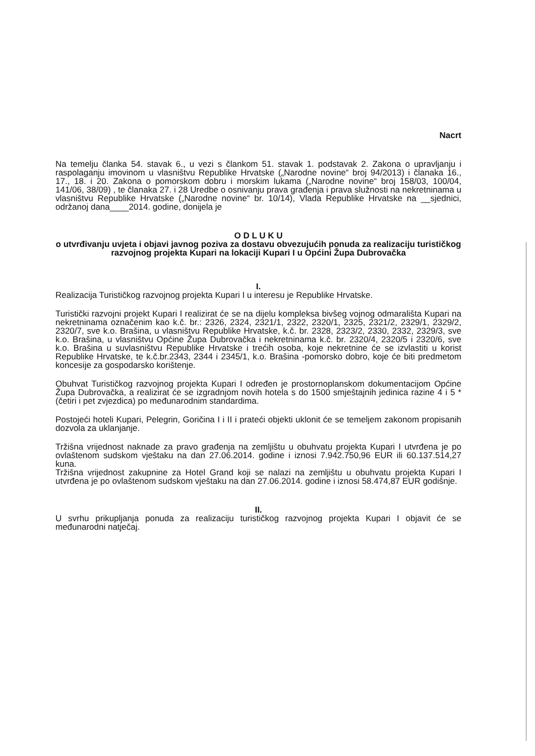Nacrt
Na temelju članka 54. stavak 6., u vezi s člankom 51. stavak 1. podstavak 2. Zakona o upravljanju i raspolaganju imovinom u vlasništvu Republike Hrvatske („Narodne novine“ broj 94/2013) i članaka 16., 17., 18. i 20. Zakona o pomorskom dobru i morskim lukama („Narodne novine“ broj 158/03, 100/04, 141/06, 38/09) , te članaka 27. i 28 Uredbe o osnivanju prava građenja i prava služnosti na nekretninama u vlasništvu Republike Hrvatske („Narodne novine“ br. 10/14), Vlada Republike Hrvatske na __sjednici, održanoj dana____2014. godine, donijela je
O D L U K U
o utvrđivanju uvjeta i objavi javnog poziva za dostavu obvezujućih ponuda za realizaciju turističkog razvojnog projekta Kupari na lokaciji Kupari I u Općini Župa Dubrovačka
I.
Realizacija Turističkog razvojnog projekta Kupari I u interesu je Republike Hrvatske.
Turistički razvojni projekt Kupari I realizirat će se na dijelu kompleksa bivšeg vojnog odmarališta Kupari na nekretninama označenim kao k.č. br.: 2326, 2324, 2321/1, 2322, 2320/1, 2325, 2321/2, 2329/1, 2329/2, 2320/7, sve k.o. Brašina, u vlasništvu Republike Hrvatske, k.č. br. 2328, 2323/2, 2330, 2332, 2329/3, sve k.o. Brašina, u vlasništvu Općine Župa Dubrovačka i nekretninama k.č. br. 2320/4, 2320/5 i 2320/6, sve k.o. Brašina u suvlasništvu Republike Hrvatske i trećih osoba, koje nekretnine će se izvlastiti u korist Republike Hrvatske, te k.č.br.2343, 2344 i 2345/1, k.o. Brašina -pomorsko dobro, koje će biti predmetom koncesije za gospodarsko korištenje.
Obuhvat Turističkog razvojnog projekta Kupari I određen je prostornoplanskom dokumentacijom Općine Župa Dubrovačka, a realizirat će se izgradnjom novih hotela s do 1500 smještajnih jedinica razine 4 i 5 * (četiri i pet zvjezdica) po međunarodnim standardima.
Postojeći hoteli Kupari, Pelegrin, Goričina I i II i prateći objekti uklonit će se temeljem zakonom propisanih dozvola za uklanjanje.
Tržišna vrijednost naknade za pravo građenja na zemljištu u obuhvatu projekta Kupari I utvrđena je po ovlaštenom sudskom vještaku na dan 27.06.2014. godine i iznosi 7.942.750,96 EUR ili 60.137.514,27 kuna.
Tržišna vrijednost zakupnine za Hotel Grand koji se nalazi na zemljištu u obuhvatu projekta Kupari I utvrđena je po ovlaštenom sudskom vještaku na dan 27.06.2014. godine i iznosi 58.474,87 EUR godišnje.
II.
U svrhu prikupljanja ponuda za realizaciju turističkog razvojnog projekta Kupari I objavit će se međunarodni natječaj.